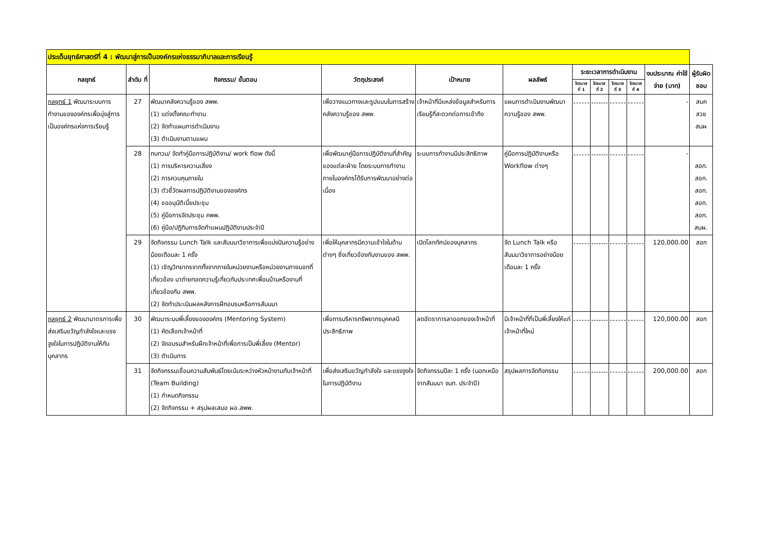| ประเด็นยุทธ์ศาสตร์ที่ 4 : พัฒนาสู่การเป็นองค์กรแห่งธรรมาภิบาลและการเรียนรู้ | | | | | | | | | | | |
| --- | --- | --- | --- | --- | --- | --- | --- | --- | --- | --- | --- |
| กลยุทธ์ | ลำดับ ที่ | กิจกรรม/ ขั้นตอน | วัตถุประสงค์ | เป้าหมาย | ผลลัพธ์ | ระยะเวลาการดำเนินงาน | | | | งบประมาณ ค่าใช้จ่าย (บาท) | ผู้รับผิดชอบ |
| | | | | | | ไตรมาส ที่ 1 | ไตรมาส ที่ 2 | ไตรมาส ที่ 3 | ไตรมาส ที่ 4 | | |
| กลยุทธ์ 1 พัฒนาระบบการทำงานขององค์กรเพื่อมุ่งสู่การเป็นองค์กรแห่งการเรียนรู้ | 27 | พัฒนาคลังความรู้ของ สพพ. (1) แต่งตั้งคณะทำงาน (2) จัดทำแผนการดำเนินงาน (3) ดำเนินงานตามแผน | เพื่อวางแนวทางและรูปแบบในการสร้างคลังความรู้ของ สพพ. | เจ้าหน้าที่มีแหล่งข้อมูลสำหรับการเรียนรู้ที่สะดวกต่อการเข้าถึง | แผนการดำเนินงานพัฒนาความรู้ของ สพพ. | | | | | - | สบค สวช สนผ |
| | 28 | ทบทวน/ จัดทำคู่มือการปฏิบัติงาน/ work flow ดังนี้ (1) การบริหารความเสี่ยง (2) การควบคุมภายใน (3) ตัวชี้วัดผลการปฏิบัติงานขององค์กร (4) ขออนุมัติเบี้ยประชุม (5) คู่มือการจัดประชุม คพพ. (6) คู่มือ/ปฏิทินการจัดทำแผนปฏิบัติงานประจำปี | เพื่อพัฒนาคู่มือการปฏิบัติงานที่สำคัญของแต่ละฝ่าย โดยระบบการทำงานภายในองค์กรได้รับการพัฒนาอย่างต่อเนื่อง | ระบบการทำงานมีประสิทธิภาพ | คู่มือการปฏิบัติงานหรือ Workflow ต่างๆ | | | | | - | สอก. สอก. สอก. สอก. สอก. สนผ. |
| | 29 | จัดกิจกรรม Lunch Talk และสัมมนาวิชาการเพื่อแบ่งปันความรู้อย่างน้อยเดือนละ 1 ครั้ง (1) เชิญวิทยากรจากทั้งจากภายในหน่วยงานหรือหน่วยงานภายนอกที่เกี่ยวข้อง มาถ่ายทอดความรู้เกี่ยวกับประเทศเพื่อนบ้านหรืองานที่เกี่ยวข้องกับ สพพ. (2) จัดทำประเมินผลหลังการฝึกอบรมหรือการสัมมนา | เพื่อให้บุคลากรมีความเข้าใจในด้านต่างๆ ซึ่งเกี่ยวข้องกับงานของ สพพ. | เปิดโลกทัศน์ของบุคลากร | จัด Lunch Talk หรือสัมมนาวิชาการอย่างน้อยเดือนละ 1 ครั้ง | | | | | 120,000.00 | สอก |
| กลยุทธ์ 2 พัฒนามาตรการเพื่อส่งเสริมขวัญกำลังใจและแรงจูงใจในการปฏิบัติงานให้กับบุคลากร | 30 | พัฒนาระบบพี่เลี้ยงขององค์กร (Mentoring System) (1) คัดเลือกเจ้าหน้าที่ (2) จัดอบรมสำหรับฝึกเจ้าหน้าที่เพื่อการเป็นพี่เลี้ยง (Mentor) (3) ดำเนินการ | เพื่อการบริหารทรัพยากรบุคคลมีประสิทธิภาพ | ลดอัตราการลาออกของเจ้าหน้าที่ | มีเจ้าหน้าที่ที่เป็นพี่เลี้ยงให้แก่เจ้าหน้าที่ใหม่ | | | | | 120,000.00 | สอก |
| | 31 | จัดกิจกรรมเชื่อมความสัมพันธ์โดยเน้นระหว่างหัวหน้างานกับเจ้าหน้าที่ (Team Building) (1) กำหนดกิจกรรม (2) จัดกิจกรรม + สรุปผลเสนอ ผอ.สพพ. | เพื่อส่งเสริมขวัญกำลังใจ และแรงจูงใจในการปฏิบัติงาน | จัดกิจกรรมปีละ 1 ครั้ง (นอกเหนือจากสัมมนา จนท. ประจำปี) | สรุปผลการจัดกิจกรรม | | | | | 200,000.00 | สอก |